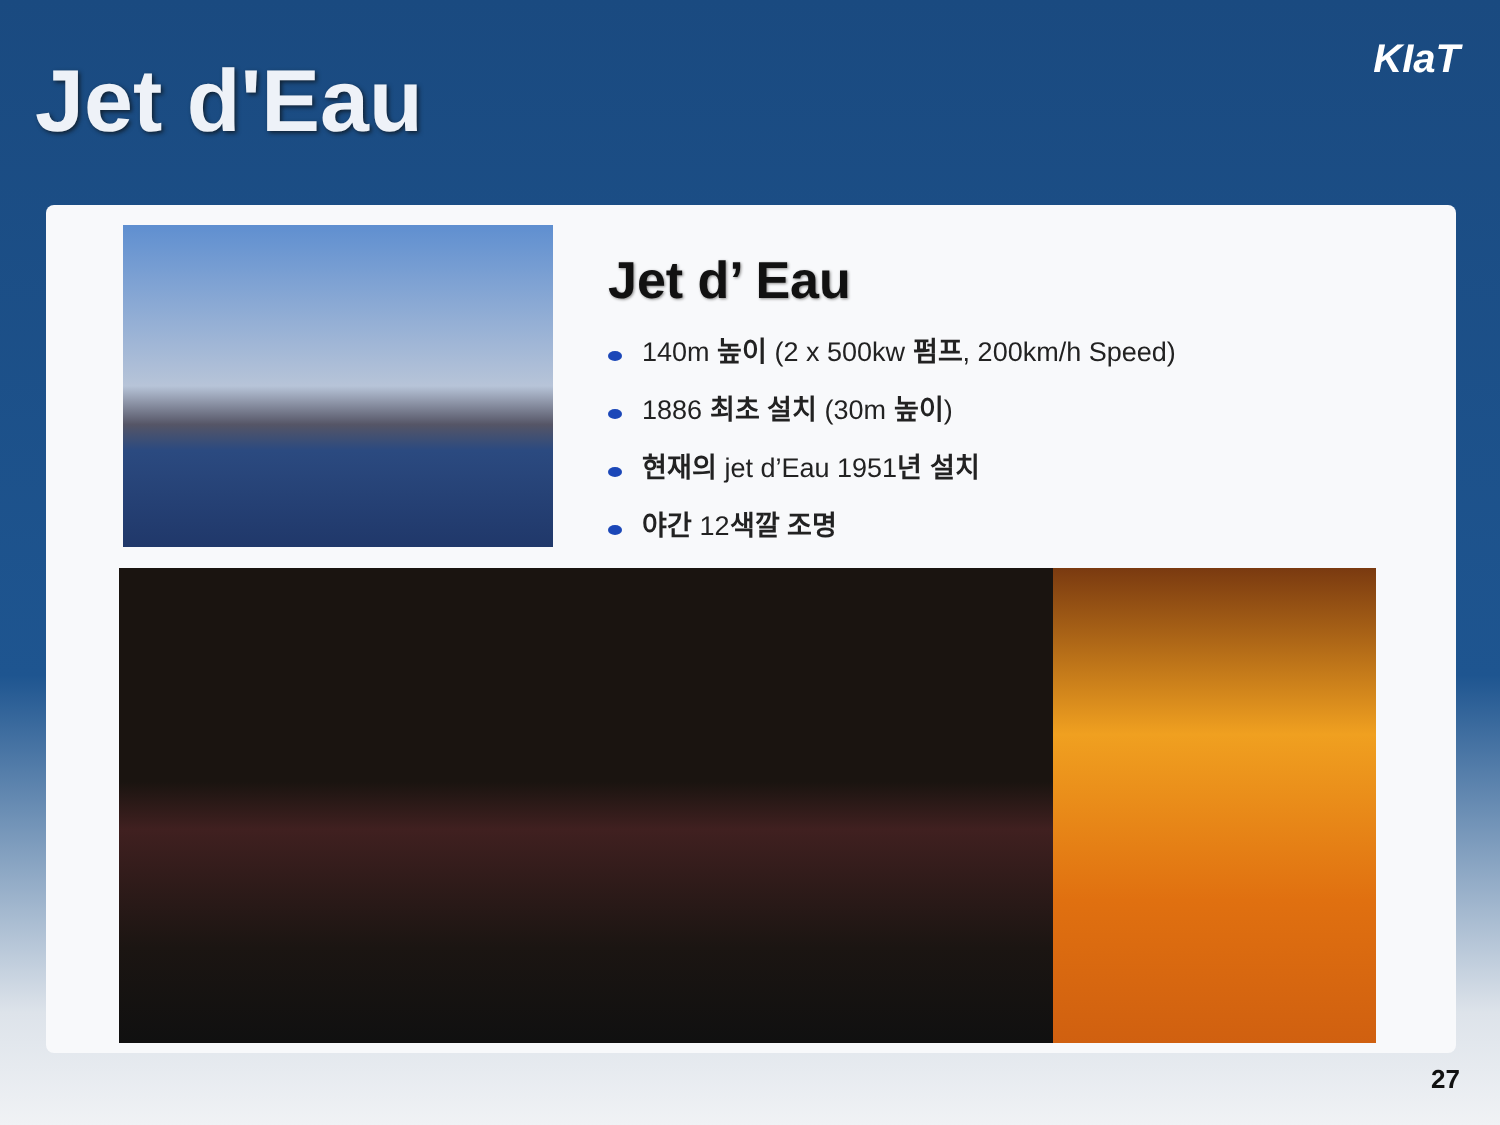Jet d'Eau KIaT
Jet d’ Eau
140m 높이 (2 x 500kw 펌프, 200km/h Speed)
1886 최초 설치 (30m 높이)
현재의 jet d’Eau 1951년 설치
야간 12색깔 조명
27